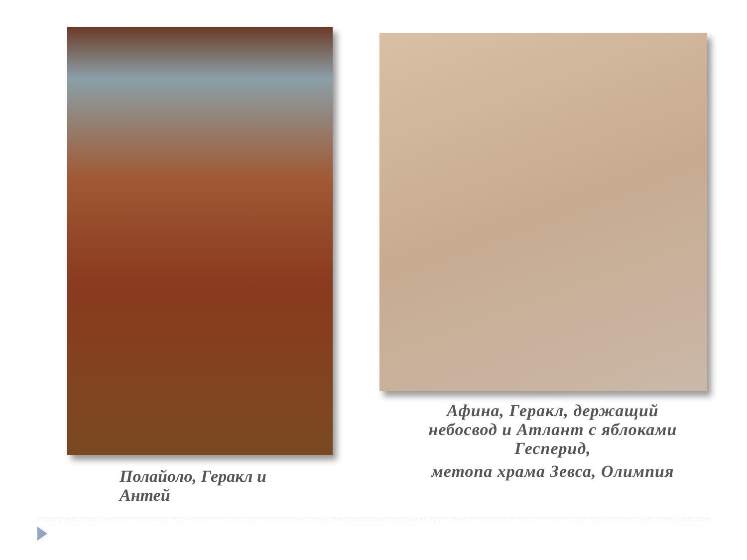Полайоло, Геракл и Антей
Афина, Геракл, держащий небосвод и Атлант с яблоками Гесперид,
метопа храма Зевса, Олимпия